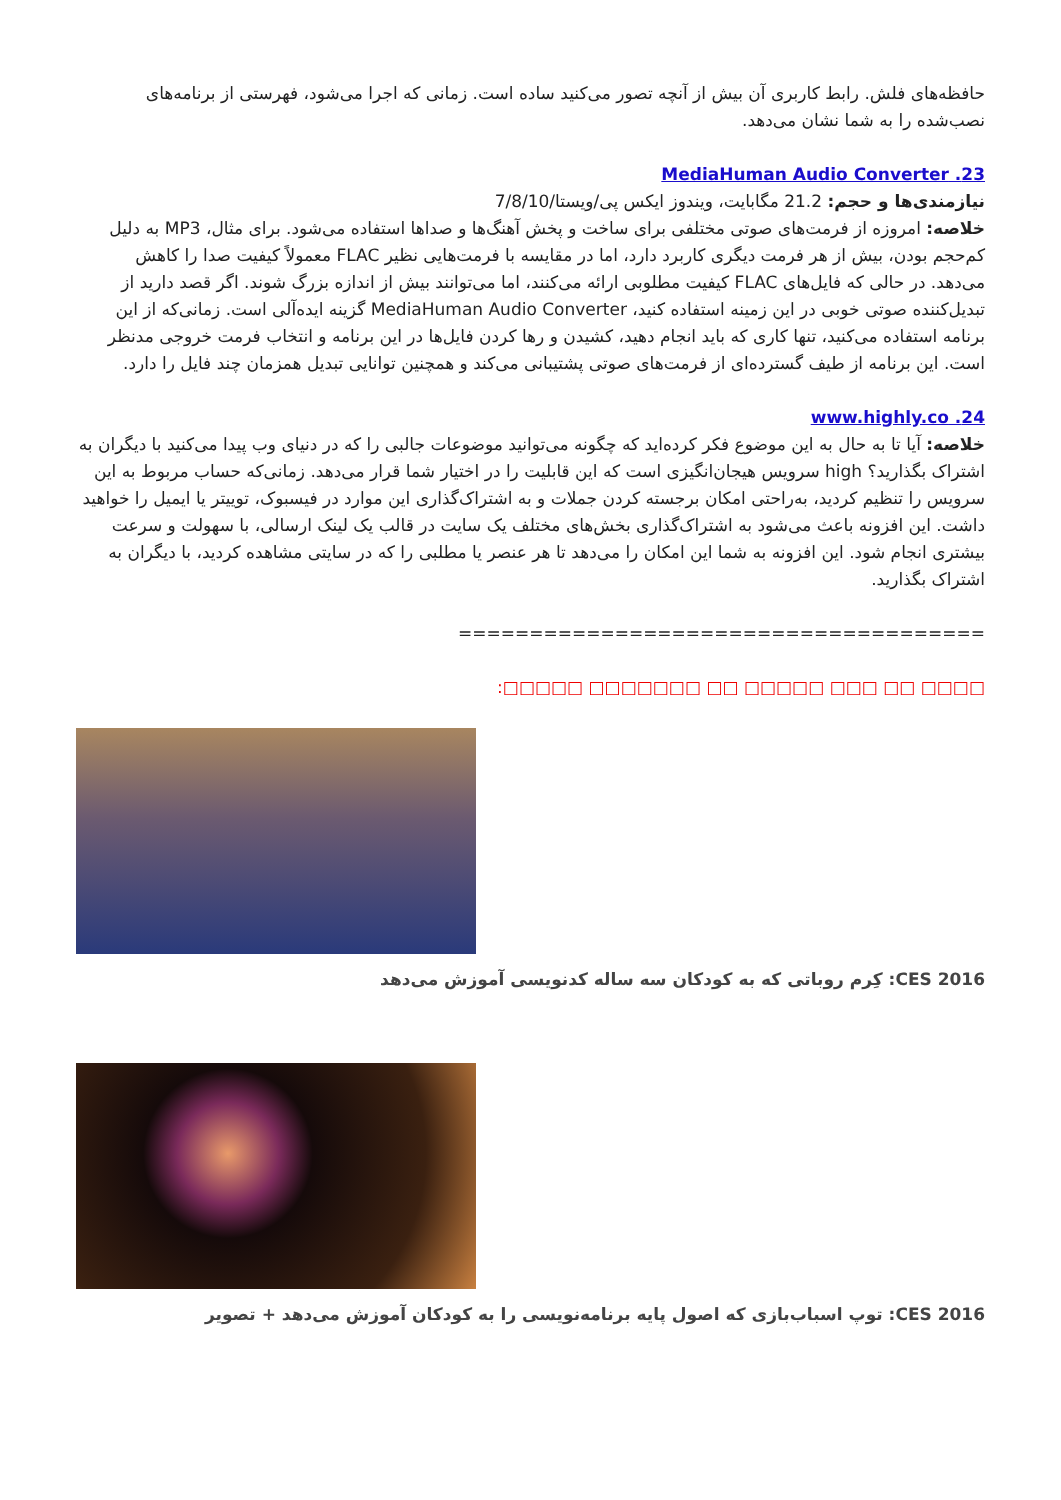حافظه‌های فلش. رابط کاربری آن بیش از آنچه تصور می‌کنید ساده است. زمانی که اجرا می‌شود، فهرستی از برنامه‌های نصب‌شده را به شما نشان می‌دهد.
23. MediaHuman Audio Converter
نیازمندی‌ها و حجم: 21.2 مگابایت، ویندوز ایکس پی/ویستا/7/8/10
خلاصه: امروزه از فرمت‌های صوتی مختلفی برای ساخت و پخش آهنگ‌ها و صداها استفاده می‌شود. برای مثال، MP3 به دلیل کم‌حجم بودن، بیش از هر فرمت دیگری کاربرد دارد، اما در مقایسه با فرمت‌هایی نظیر FLAC معمولاً کیفیت صدا را کاهش می‌دهد. در حالی که فایل‌های FLAC کیفیت مطلوبی ارائه می‌کنند، اما می‌توانند بیش از اندازه بزرگ شوند. اگر قصد دارید از تبدیل‌کننده صوتی خوبی در این زمینه استفاده کنید، MediaHuman Audio Converter گزینه ایده‌آلی است. زمانی‌که از این برنامه استفاده می‌کنید، تنها کاری که باید انجام دهید، کشیدن و رها کردن فایل‌ها در این برنامه و انتخاب فرمت خروجی مدنظر است. این برنامه از طیف گسترده‌ای از فرمت‌های صوتی پشتیبانی می‌کند و همچنین توانایی تبدیل همزمان چند فایل را دارد.
24. www.highly.co
خلاصه: آیا تا به حال به این موضوع فکر کرده‌اید که چگونه می‌توانید موضوعات جالبی را که در دنیای وب پیدا می‌کنید با دیگران به اشتراک بگذارید؟ high سرویس هیجان‌انگیزی است که این قابلیت را در اختیار شما قرار می‌دهد. زمانی‌که حساب مربوط به این سرویس را تنظیم کردید، به‌راحتی امکان برجسته کردن جملات و به اشتراک‌گذاری این موارد در فیسبوک، توییتر یا ایمیل را خواهید داشت. این افزونه باعث می‌شود به اشتراک‌گذاری بخش‌های مختلف یک سایت در قالب یک لینک ارسالی، با سهولت و سرعت بیشتری انجام شود. این افزونه به شما این امکان را می‌دهد تا هر عنصر یا مطلبی را که در سایتی مشاهده کردید، با دیگران به اشتراک بگذارید.
=====================================
□□□□ □□ □□□ □□□□□ □□ □□□□□□□ □□□□□:
CES 2016: کِرم روباتی که به کودکان سه ساله کدنویسی آموزش می‌دهد
CES 2016: توپ اسباب‌بازی که اصول پایه برنامه‌نویسی را به کودکان آموزش می‌دهد + تصویر